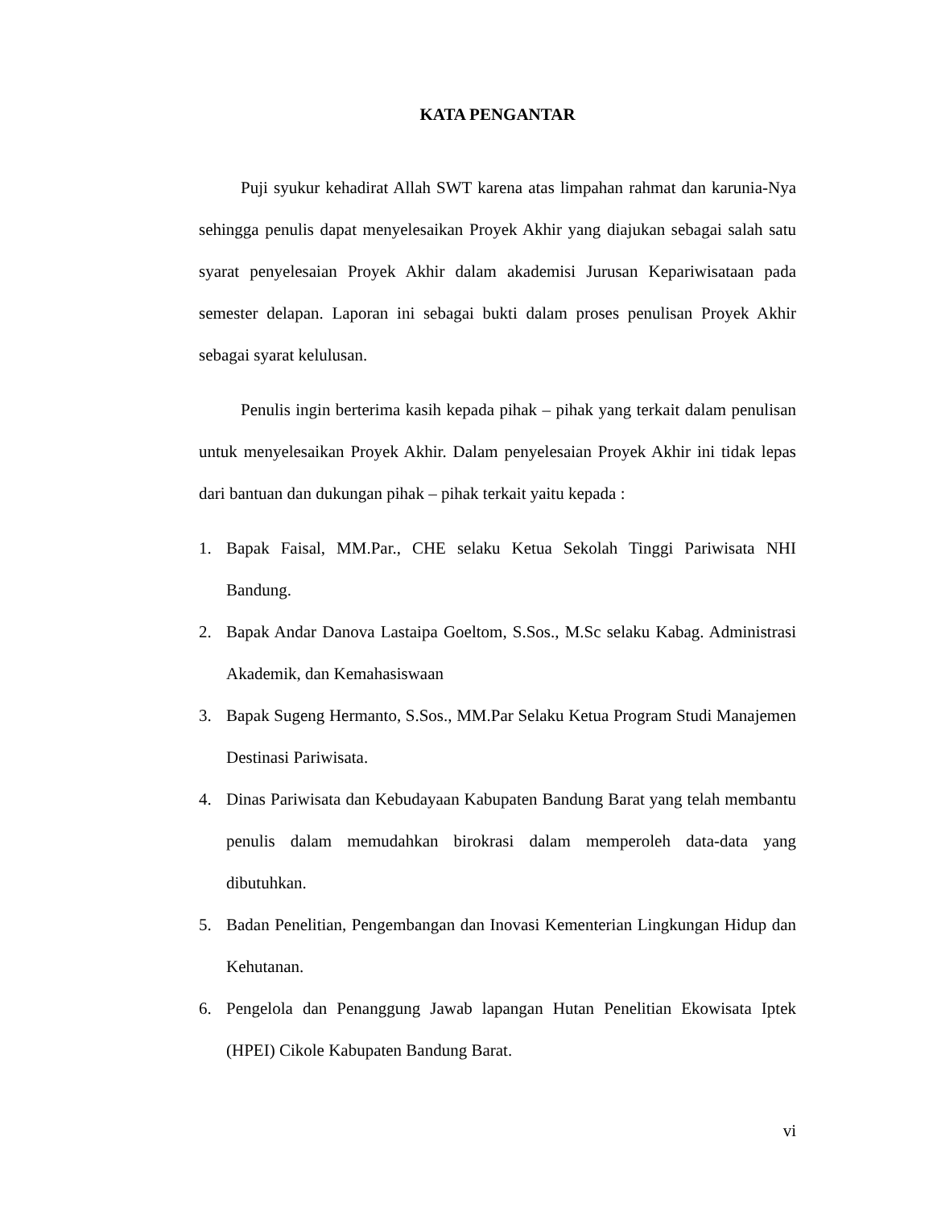KATA PENGANTAR
Puji syukur kehadirat Allah SWT karena atas limpahan rahmat dan karunia-Nya sehingga penulis dapat menyelesaikan Proyek Akhir yang diajukan sebagai salah satu syarat penyelesaian Proyek Akhir dalam akademisi Jurusan Kepariwisataan pada semester delapan. Laporan ini sebagai bukti dalam proses penulisan Proyek Akhir sebagai syarat kelulusan.
Penulis ingin berterima kasih kepada pihak – pihak yang terkait dalam penulisan untuk menyelesaikan Proyek Akhir. Dalam penyelesaian Proyek Akhir ini tidak lepas dari bantuan dan dukungan pihak – pihak terkait yaitu kepada :
1. Bapak Faisal, MM.Par., CHE selaku Ketua Sekolah Tinggi Pariwisata NHI Bandung.
2. Bapak Andar Danova Lastaipa Goeltom, S.Sos., M.Sc selaku Kabag. Administrasi Akademik, dan Kemahasiswaan
3. Bapak Sugeng Hermanto, S.Sos., MM.Par Selaku Ketua Program Studi Manajemen Destinasi Pariwisata.
4. Dinas Pariwisata dan Kebudayaan Kabupaten Bandung Barat yang telah membantu penulis dalam memudahkan birokrasi dalam memperoleh data-data yang dibutuhkan.
5. Badan Penelitian, Pengembangan dan Inovasi Kementerian Lingkungan Hidup dan Kehutanan.
6. Pengelola dan Penanggung Jawab lapangan Hutan Penelitian Ekowisata Iptek (HPEI) Cikole Kabupaten Bandung Barat.
vi